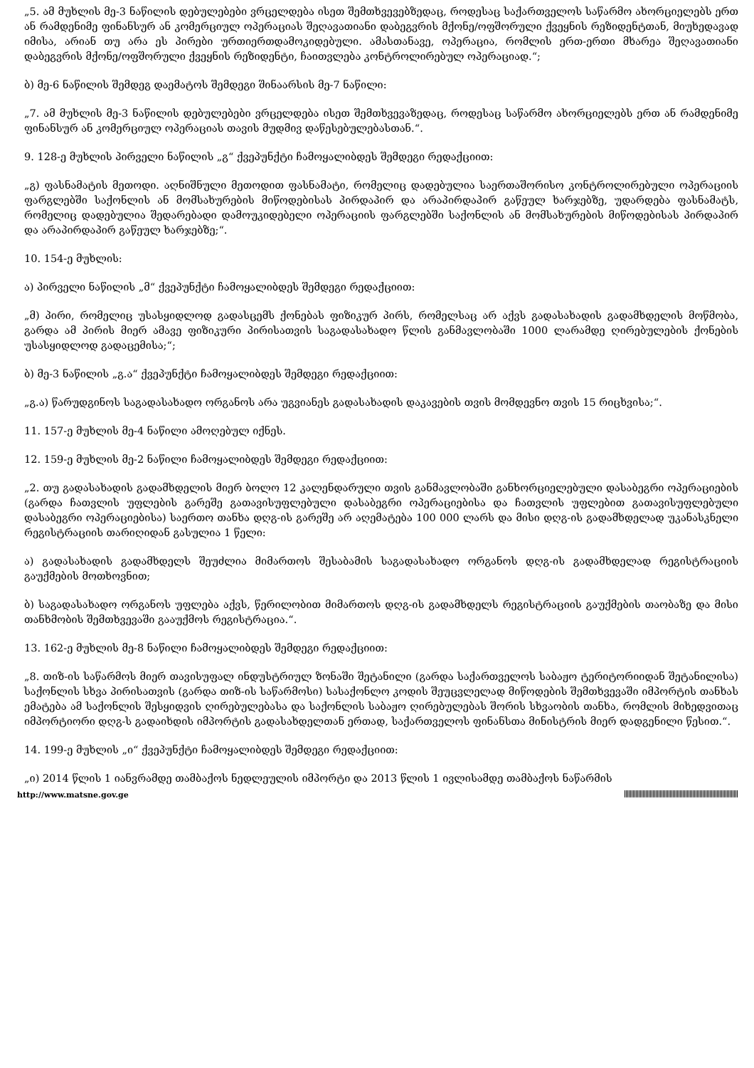„5. ამ მუხლის მე-3 ნაწილის დებულებები ვრცელდება ისეთ შემთხვევებზედაც, როდესაც საქართველოს საწარმო ახორციელებს ერთ ან რამდენიმე ფინანსურ ან კომერციულ ოპერაციას შეღავათიანი დაბეგვრის მქონე/ოფშორული ქვეყნის რეზიდენტთან, მიუხედავად იმისა, არიან თუ არა ეს პირები ურთიერთდამოკიდებული. ამასთანავე, ოპერაცია, რომლის ერთ-ერთი მხარეა შეღავათიანი დაბეგვრის მქონე/ოფშორული ქვეყნის რეზიდენტი, ჩაითვლება კონტროლირებულ ოპერაციად.“;
ბ) მე-6 ნაწილის შემდეგ დაემატოს შემდეგი შინაარსის მე-7 ნაწილი:
„7. ამ მუხლის მე-3 ნაწილის დებულებები ვრცელდება ისეთ შემთხვევაზედაც, როდესაც საწარმო ახორციელებს ერთ ან რამდენიმე ფინანსურ ან კომერციულ ოპერაციას თავის მუდმივ დაწესებულებასთან.“.
9. 128-ე მუხლის პირველი ნაწილის „გ“ ქვეპუნქტი ჩამოყალიბდეს შემდეგი რედაქციით:
„გ) ფასნამატის მეთოდი. აღნიშნული მეთოდით ფასნამატი, რომელიც დადებულია საერთაშორისო კონტროლირებული ოპერაციის ფარგლებში საქონლის ან მომსახურების მიწოდებისას პირდაპირ და არაპირდაპირ გაწეულ ხარჯებზე, უდარდება ფასნამატს, რომელიც დადებულია შედარებადი დამოუკიდებელი ოპერაციის ფარგლებში საქონლის ან მომსახურების მიწოდებისას პირდაპირ და არაპირდაპირ გაწეულ ხარჯებზე;“.
10. 154-ე მუხლის:
ა) პირველი ნაწილის „მ“ ქვეპუნქტი ჩამოყალიბდეს შემდეგი რედაქციით:
„მ) პირი, რომელიც უსასყიდლოდ გადასცემს ქონებას ფიზიკურ პირს, რომელსაც არ აქვს გადასახადის გადამხდელის მოწმობა, გარდა ამ პირის მიერ ამავე ფიზიკური პირისათვის საგადასახადო წლის განმავლობაში 1000 ლარამდე ღირებულების ქონების უსასყიდლოდ გადაცემისა;“;
ბ) მე-3 ნაწილის „გ.ა“ ქვეპუნქტი ჩამოყალიბდეს შემდეგი რედაქციით:
„გ.ა) წარუდგინოს საგადასახადო ორგანოს არა უგვიანეს გადასახადის დაკავების თვის მომდევნო თვის 15 რიცხვისა;“.
11. 157-ე მუხლის მე-4 ნაწილი ამოღებულ იქნეს.
12. 159-ე მუხლის მე-2 ნაწილი ჩამოყალიბდეს შემდეგი რედაქციით:
„2. თუ გადასახადის გადამხდელის მიერ ბოლო 12 კალენდარული თვის განმავლობაში განხორციელებული დასაბეგრი ოპერაციების (გარდა ჩათვლის უფლების გარეშე გათავისუფლებული დასაბეგრი ოპერაციებისა და ჩათვლის უფლებით გათავისუფლებული დასაბეგრი ოპერაციებისა) საერთო თანხა დღგ-ის გარეშე არ აღემატება 100 000 ლარს და მისი დღგ-ის გადამხდელად უკანასკნელი რეგისტრაციის თარიღიდან გასულია 1 წელი:
ა) გადასახადის გადამხდელს შეუძლია მიმართოს შესაბამის საგადასახადო ორგანოს დღგ-ის გადამხდელად რეგისტრაციის გაუქმების მოთხოვნით;
ბ) საგადასახადო ორგანოს უფლება აქვს, წერილობით მიმართოს დღგ-ის გადამხდელს რეგისტრაციის გაუქმების თაობაზე და მისი თანხმობის შემთხვევაში გააუქმოს რეგისტრაცია.“.
13. 162-ე მუხლის მე-8 ნაწილი ჩამოყალიბდეს შემდეგი რედაქციით:
„8. თიზ-ის საწარმოს მიერ თავისუფალ ინდუსტრიულ ზონაში შეტანილი (გარდა საქართველოს საბაჟო ტერიტორიიდან შეტანილისა) საქონლის სხვა პირისათვის (გარდა თიზ-ის საწარმოსი) სასაქონლო კოდის შეუცვლელად მიწოდების შემთხვევაში იმპორტის თანხას ემატება ამ საქონლის შესყიდვის ღირებულებასა და საქონლის საბაჟო ღირებულებას შორის სხვაობის თანხა, რომლის მიხედვითაც იმპორტიორი დღგ-ს გადაიხდის იმპორტის გადასახდელთან ერთად, საქართველოს ფინანსთა მინისტრის მიერ დადგენილი წესით.“.
14. 199-ე მუხლის „ი“ ქვეპუნქტი ჩამოყალიბდეს შემდეგი რედაქციით:
„ი) 2014 წლის 1 იანვრამდე თამბაქოს ნედლეულის იმპორტი და 2013 წლის 1 ივლისამდე თამბაქოს ნაწარმის
http://www.matsne.gov.ge